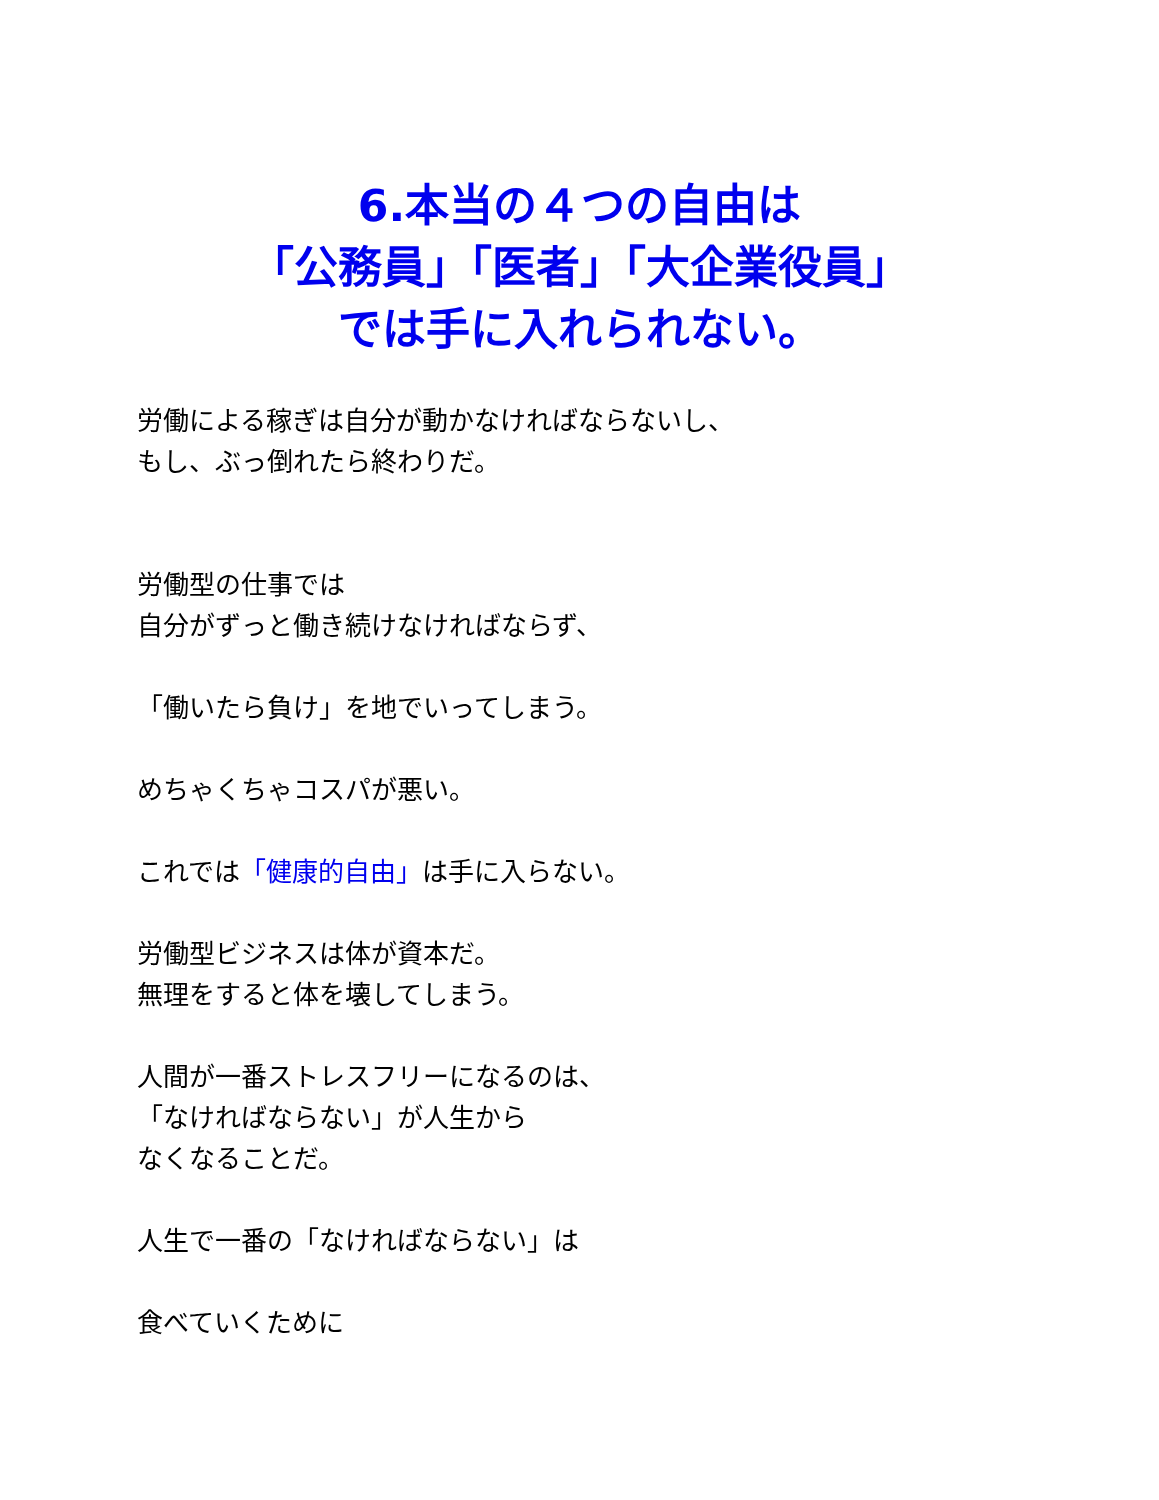6.本当の４つの自由は
「公務員」「医者」「大企業役員」
では手に入れられない。
労働による稼ぎは自分が動かなければならないし、
もし、ぶっ倒れたら終わりだ。
労働型の仕事では
自分がずっと働き続けなければならず、
「働いたら負け」を地でいってしまう。
めちゃくちゃコスパが悪い。
これでは「健康的自由」は手に入らない。
労働型ビジネスは体が資本だ。
無理をすると体を壊してしまう。
人間が一番ストレスフリーになるのは、
「なければならない」が人生から
なくなることだ。
人生で一番の「なければならない」は
食べていくために